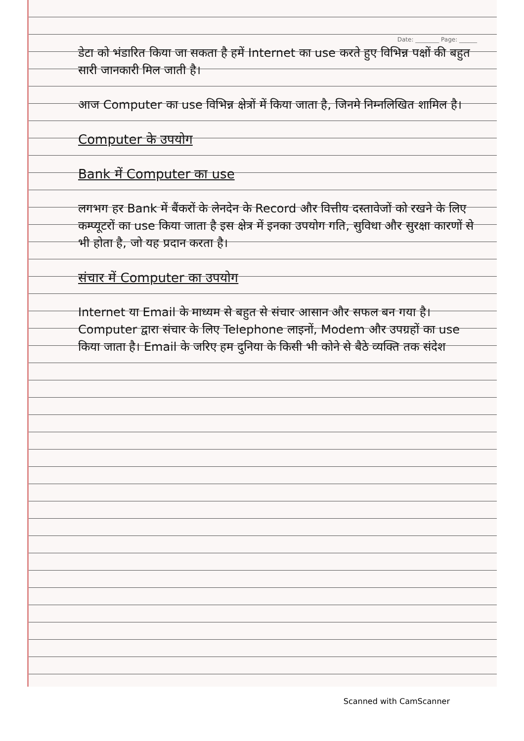Date: ________ Page: ______
डेटा को भंडारित किया जा सकता है हमें Internet का use करते हुए विभिन्न पक्षों की बहुत सारी जानकारी मिल जाती है।
आज Computer का use विभिन्न क्षेत्रों में किया जाता है, जिनमे निम्नलिखित शामिल है।
Computer के उपयोग
Bank में Computer का use
लगभग हर Bank में बैंकरों के लेनदेन के Record और वित्तीय दस्तावेजों को रखने के लिए कम्प्यूटरों का use किया जाता है इस क्षेत्र में इनका उपयोग गति, सुविधा और सुरक्षा कारणों से भी होता है, जो यह प्रदान करता है।
संचार में Computer का उपयोग
Internet या Email के माध्यम से बहुत से संचार आसान और सफल बन गया है। Computer द्वारा संचार के लिए Telephone लाइनों, Modem और उपग्रहों का use किया जाता है। Email के जरिए हम दुनिया के किसी भी कोने से बैठे व्यक्ति तक संदेश
Scanned with CamScanner